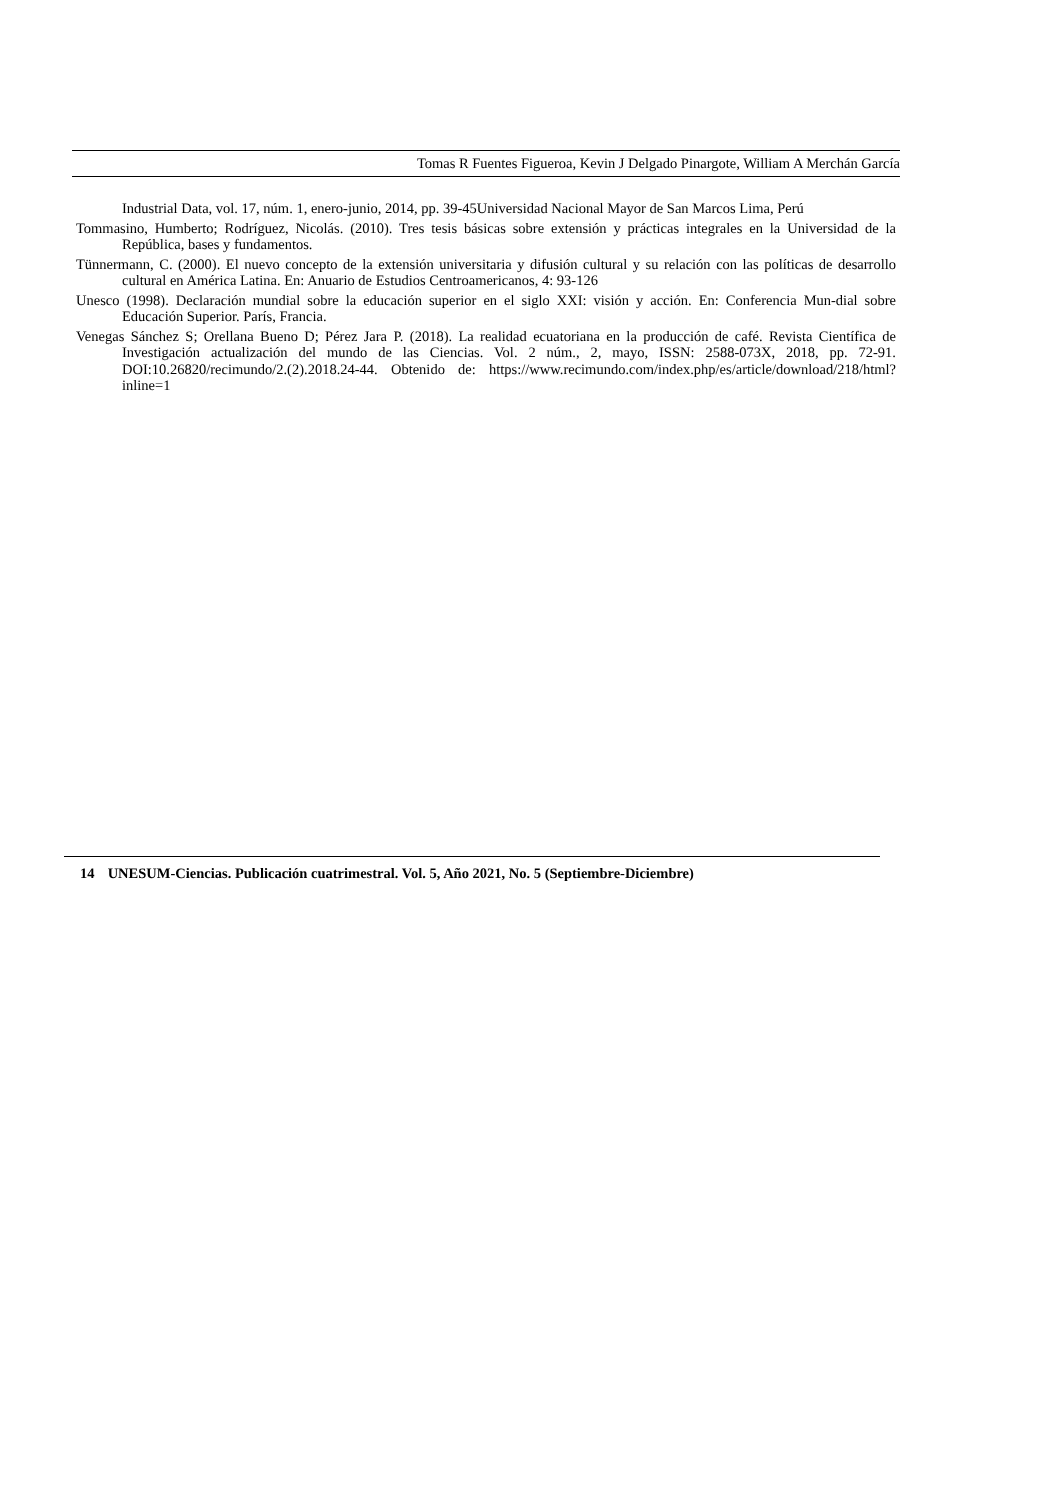Tomas R Fuentes Figueroa, Kevin J Delgado Pinargote, William A Merchán García
Industrial Data, vol. 17, núm. 1, enero-junio, 2014, pp. 39-45Universidad Nacional Mayor de San Marcos Lima, Perú
Tommasino, Humberto; Rodríguez, Nicolás. (2010). Tres tesis básicas sobre extensión y prácticas integrales en la Universidad de la República, bases y fundamentos.
Tünnermann, C. (2000). El nuevo concepto de la extensión universitaria y difusión cultural y su relación con las políticas de desarrollo cultural en América Latina. En: Anuario de Estudios Centroamericanos, 4: 93-126
Unesco (1998). Declaración mundial sobre la educación superior en el siglo XXI: visión y acción. En: Conferencia Mun-dial sobre Educación Superior. París, Francia.
Venegas Sánchez S; Orellana Bueno D; Pérez Jara P. (2018). La realidad ecuatoriana en la producción de café. Revista Científica de Investigación actualización del mundo de las Ciencias. Vol. 2 núm., 2, mayo, ISSN: 2588-073X, 2018, pp. 72-91. DOI:10.26820/recimundo/2.(2).2018.24-44. Obtenido de: https://www.recimundo.com/index.php/es/article/download/218/html?inline=1
14 UNESUM-Ciencias. Publicación cuatrimestral. Vol. 5, Año 2021, No. 5 (Septiembre-Diciembre)